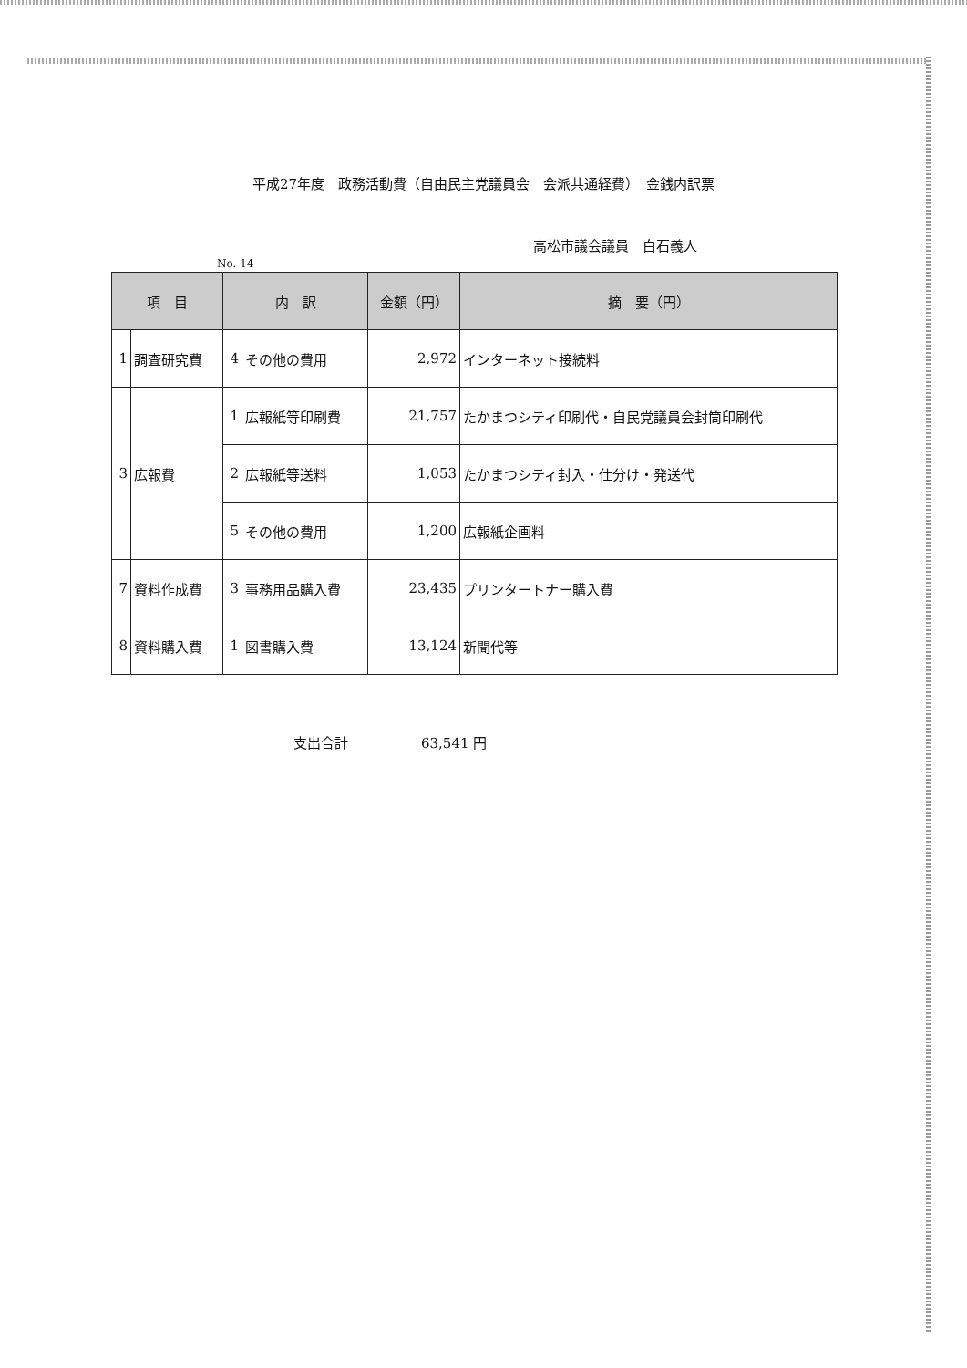平成27年度　政務活動費（自由民主党議員会　会派共通経費）　金銭内訳票
高松市議会議員　白石義人
No. 14
| 項 目 | | 内 訳 | | 金額（円） | 摘 要（円） |
| --- | --- | --- | --- | --- | --- |
| 1 | 調査研究費 | 4 | その他の費用 | 2,972 | インターネット接続料 |
| 3 | 広報費 | 1 | 広報紙等印刷費 | 21,757 | たかまつシティ印刷代・自民党議員会封筒印刷代 |
| | | 2 | 広報紙等送料 | 1,053 | たかまつシティ封入・仕分け・発送代 |
| | | 5 | その他の費用 | 1,200 | 広報紙企画料 |
| 7 | 資料作成費 | 3 | 事務用品購入費 | 23,435 | プリンタートナー購入費 |
| 8 | 資料購入費 | 1 | 図書購入費 | 13,124 | 新聞代等 |
支出合計 63,541 円